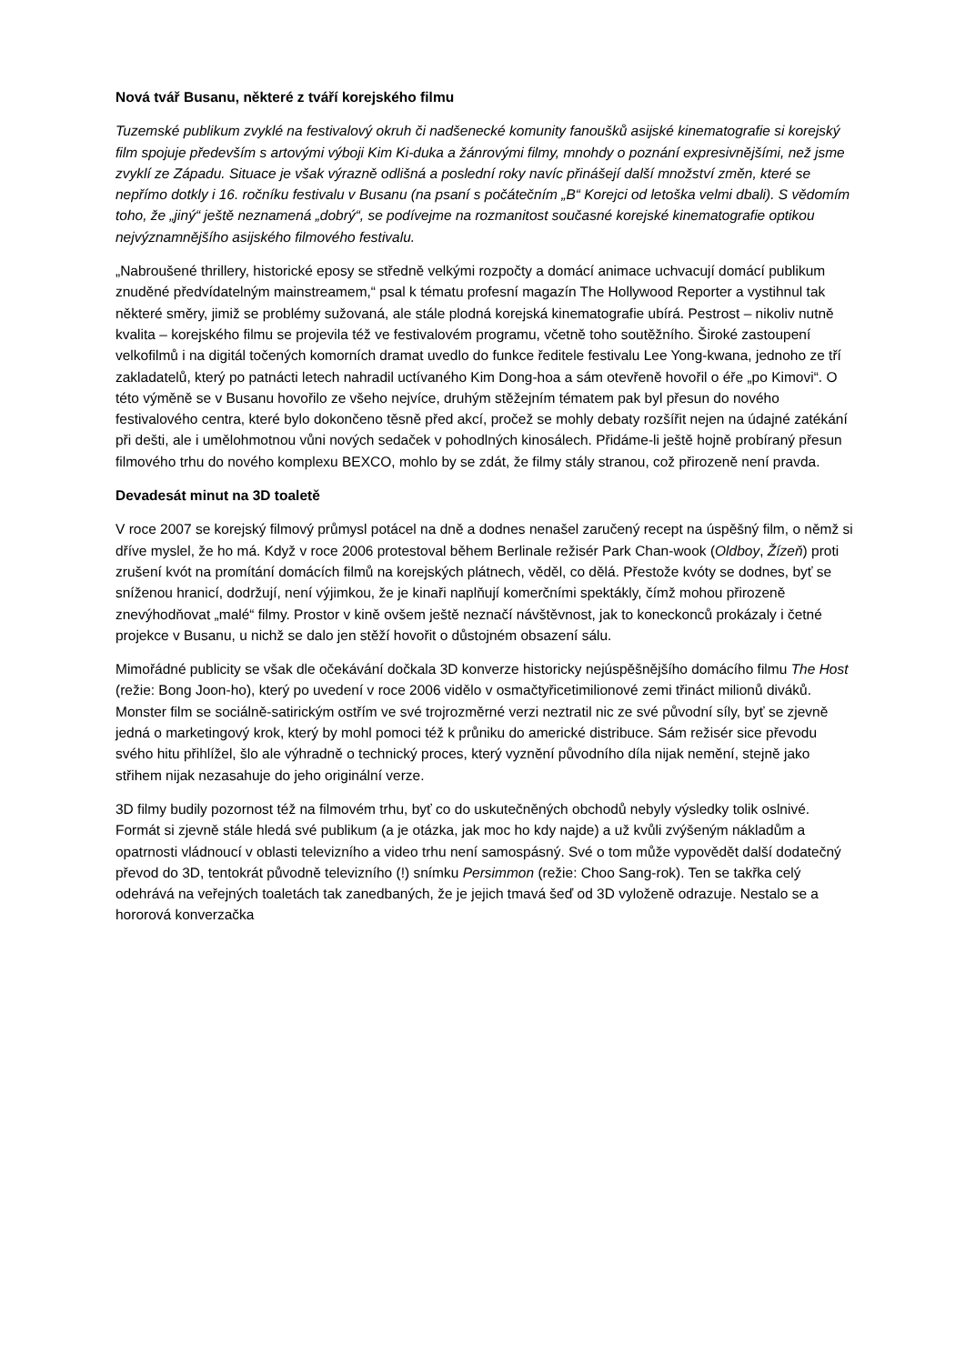Nová tvář Busanu, některé z tváří korejského filmu
Tuzemské publikum zvyklé na festivalový okruh či nadšenecké komunity fanoušků asijské kinematografie si korejský film spojuje především s artovými výboji Kim Ki-duka a žánrovými filmy, mnohdy o poznání expresivnějšími, než jsme zvyklí ze Západu. Situace je však výrazně odlišná a poslední roky navíc přinášejí další množství změn, které se nepřímo dotkly i 16. ročníku festivalu v Busanu (na psaní s počátečním „B“ Korejci od letoška velmi dbali). S vědomím toho, že „jiný“ ještě neznamená „dobrý“, se podívejme na rozmanitost současné korejské kinematografie optikou nejvýznamnějšího asijského filmového festivalu.
„Nabroušené thrillery, historické eposy se středně velkými rozpočty a domácí animace uchvacují domácí publikum znuděné předvídatelným mainstreamem,“ psal k tématu profesní magazín The Hollywood Reporter a vystihnul tak některé směry, jimiž se problémy sužovaná, ale stále plodná korejská kinematografie ubírá. Pestrost – nikoliv nutně kvalita – korejského filmu se projevila též ve festivalovém programu, včetně toho soutěžního. Široké zastoupení velkofilmů i na digitál točených komorních dramat uvedlo do funkce ředitele festivalu Lee Yong-kwana, jednoho ze tří zakladatelů, který po patnácti letech nahradil uctívaného Kim Dong-hoa a sám otevřeně hovořil o éře „po Kimovi“. O této výměně se v Busanu hovořilo ze všeho nejvíce, druhým stěžejním tématem pak byl přesun do nového festivalového centra, které bylo dokončeno těsně před akcí, pročež se mohly debaty rozšířit nejen na údajné zatékání při dešti, ale i umělohmotnou vůni nových sedaček v pohodlných kinosálech. Přidáme-li ještě hojně probíraný přesun filmového trhu do nového komplexu BEXCO, mohlo by se zdát, že filmy stály stranou, což přirozeně není pravda.
Devadesát minut na 3D toaletě
V roce 2007 se korejský filmový průmysl potácel na dně a dodnes nenašel zaručený recept na úspěšný film, o němž si dříve myslel, že ho má. Když v roce 2006 protestoval během Berlinale režisér Park Chan-wook (Oldboy, Žízeň) proti zrušení kvót na promítání domácích filmů na korejských plátnech, věděl, co dělá. Přestože kvóty se dodnes, byť se sníženou hranicí, dodržují, není výjimkou, že je kinaři naplňují komerčními spektákly, čímž mohou přirozeně znevýhodňovat „malé“ filmy. Prostor v kině ovšem ještě neznačí návštěvnost, jak to koneckonců prokázaly i četné projekce v Busanu, u nichž se dalo jen stěží hovořit o důstojném obsazení sálu.
Mimořádné publicity se však dle očekávání dočkala 3D konverze historicky nejúspěšnějšího domácího filmu The Host (režie: Bong Joon-ho), který po uvedení v roce 2006 vidělo v osmačtyřicetimilionové zemi třináct milionů diváků. Monster film se sociálně-satirickým ostřím ve své trojrozměrné verzi neztratil nic ze své původní síly, byť se zjevně jedná o marketingový krok, který by mohl pomoci též k průniku do americké distribuce. Sám režisér sice převodu svého hitu přihlížel, šlo ale výhradně o technický proces, který vyznění původního díla nijak nemění, stejně jako střihem nijak nezasahuje do jeho originální verze.
3D filmy budily pozornost též na filmovém trhu, byť co do uskutečněných obchodů nebyly výsledky tolik oslnivé. Formát si zjevně stále hledá své publikum (a je otázka, jak moc ho kdy najde) a už kvůli zvýšeným nákladům a opatrnosti vládnoucí v oblasti televizního a video trhu není samospásný. Své o tom může vypovědět další dodatečný převod do 3D, tentokrát původně televizního (!) snímku Persimmon (režie: Choo Sang-rok). Ten se takřka celý odehrává na veřejných toaletách tak zanedbaných, že je jejich tmavá šeď od 3D vyloženě odrazuje. Nestalo se a hororová konverzačka